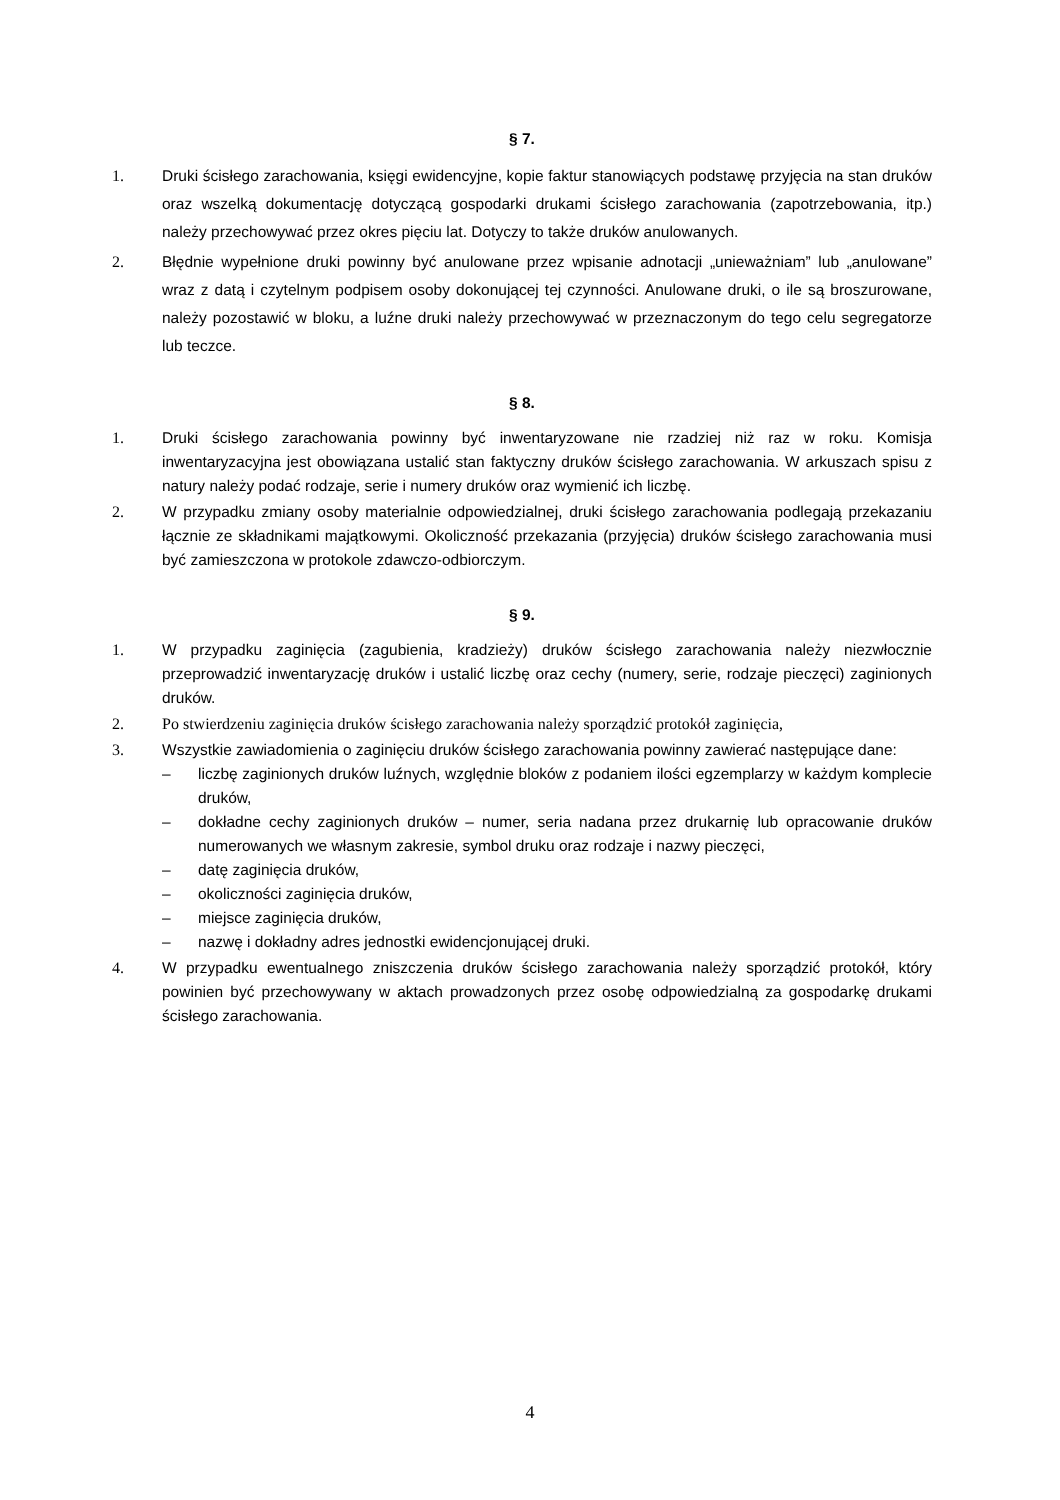§ 7.
1. Druki ścisłego zarachowania, księgi ewidencyjne, kopie faktur stanowiących podstawę przyjęcia na stan druków oraz wszelką dokumentację dotyczącą gospodarki drukami ścisłego zarachowania (zapotrzebowania, itp.) należy przechowywać przez okres pięciu lat. Dotyczy to także druków anulowanych.
2. Błędnie wypełnione druki powinny być anulowane przez wpisanie adnotacji „unieważniam” lub „anulowane” wraz z datą i czytelnym podpisem osoby dokonującej tej czynności. Anulowane druki, o ile są broszurowane, należy pozostawić w bloku, a luźne druki należy przechowywać w przeznaczonym do tego celu segregatorze lub teczce.
§ 8.
1. Druki ścisłego zarachowania powinny być inwentaryzowane nie rzadziej niż raz w roku. Komisja inwentaryzacyjna jest obowiązana ustalić stan faktyczny druków ścisłego zarachowania. W arkuszach spisu z natury należy podać rodzaje, serie i numery druków oraz wymienić ich liczbę.
2. W przypadku zmiany osoby materialnie odpowiedzialnej, druki ścisłego zarachowania podlegają przekazaniu łącznie ze składnikami majątkowymi. Okoliczność przekazania (przyjęcia) druków ścisłego zarachowania musi być zamieszczona w protokole zdawczo-odbiorczym.
§ 9.
1. W przypadku zaginięcia (zagubienia, kradzieży) druków ścisłego zarachowania należy niezwłocznie przeprowadzić inwentaryzację druków i ustalić liczbę oraz cechy (numery, serie, rodzaje pieczęci) zaginionych druków.
2. Po stwierdzeniu zaginięcia druków ścisłego zarachowania należy sporządzić protokół zaginięcia,
3. Wszystkie zawiadomienia o zaginięciu druków ścisłego zarachowania powinny zawierać następujące dane:
– liczbę zaginionych druków luźnych, względnie bloków z podaniem ilości egzemplarzy w każdym komplecie druków,
– dokładne cechy zaginionych druków – numer, seria nadana przez drukarnię lub opracowanie druków numerowanych we własnym zakresie, symbol druku oraz rodzaje i nazwy pieczęci,
– datę zaginięcia druków,
– okoliczności zaginięcia druków,
– miejsce zaginięcia druków,
– nazwę i dokładny adres jednostki ewidencjonującej druki.
4. W przypadku ewentualnego zniszczenia druków ścisłego zarachowania należy sporządzić protokół, który powinien być przechowywany w aktach prowadzonych przez osobę odpowiedzialną za gospodarkę drukami ścisłego zarachowania.
4